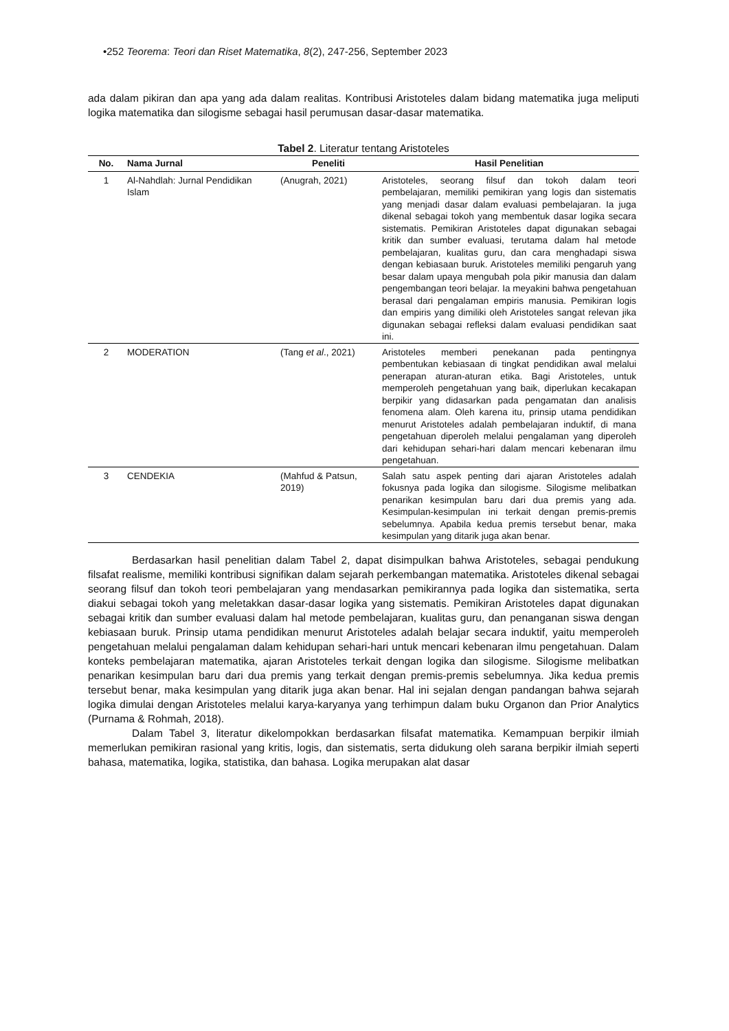•252 Teorema: Teori dan Riset Matematika, 8(2), 247-256, September 2023
ada dalam pikiran dan apa yang ada dalam realitas. Kontribusi Aristoteles dalam bidang matematika juga meliputi logika matematika dan silogisme sebagai hasil perumusan dasar-dasar matematika.
Tabel 2. Literatur tentang Aristoteles
| No. | Nama Jurnal | Peneliti | Hasil Penelitian |
| --- | --- | --- | --- |
| 1 | Al-Nahdlah: Jurnal Pendidikan Islam | (Anugrah, 2021) | Aristoteles, seorang filsuf dan tokoh dalam teori pembelajaran, memiliki pemikiran yang logis dan sistematis yang menjadi dasar dalam evaluasi pembelajaran. Ia juga dikenal sebagai tokoh yang membentuk dasar logika secara sistematis. Pemikiran Aristoteles dapat digunakan sebagai kritik dan sumber evaluasi, terutama dalam hal metode pembelajaran, kualitas guru, dan cara menghadapi siswa dengan kebiasaan buruk. Aristoteles memiliki pengaruh yang besar dalam upaya mengubah pola pikir manusia dan dalam pengembangan teori belajar. Ia meyakini bahwa pengetahuan berasal dari pengalaman empiris manusia. Pemikiran logis dan empiris yang dimiliki oleh Aristoteles sangat relevan jika digunakan sebagai refleksi dalam evaluasi pendidikan saat ini. |
| 2 | MODERATION | (Tang et al ., 2021) | Aristoteles memberi penekanan pada pentingnya pembentukan kebiasaan di tingkat pendidikan awal melalui penerapan aturan-aturan etika. Bagi Aristoteles, untuk memperoleh pengetahuan yang baik, diperlukan kecakapan berpikir yang didasarkan pada pengamatan dan analisis fenomena alam. Oleh karena itu, prinsip utama pendidikan menurut Aristoteles adalah pembelajaran induktif, di mana pengetahuan diperoleh melalui pengalaman yang diperoleh dari kehidupan sehari-hari dalam mencari kebenaran ilmu pengetahuan. |
| 3 | CENDEKIA | (Mahfud & Patsun, 2019) | Salah satu aspek penting dari ajaran Aristoteles adalah fokusnya pada logika dan silogisme. Silogisme melibatkan penarikan kesimpulan baru dari dua premis yang ada. Kesimpulan-kesimpulan ini terkait dengan premis-premis sebelumnya. Apabila kedua premis tersebut benar, maka kesimpulan yang ditarik juga akan benar. |
Berdasarkan hasil penelitian dalam Tabel 2, dapat disimpulkan bahwa Aristoteles, sebagai pendukung filsafat realisme, memiliki kontribusi signifikan dalam sejarah perkembangan matematika. Aristoteles dikenal sebagai seorang filsuf dan tokoh teori pembelajaran yang mendasarkan pemikirannya pada logika dan sistematika, serta diakui sebagai tokoh yang meletakkan dasar-dasar logika yang sistematis. Pemikiran Aristoteles dapat digunakan sebagai kritik dan sumber evaluasi dalam hal metode pembelajaran, kualitas guru, dan penanganan siswa dengan kebiasaan buruk. Prinsip utama pendidikan menurut Aristoteles adalah belajar secara induktif, yaitu memperoleh pengetahuan melalui pengalaman dalam kehidupan sehari-hari untuk mencari kebenaran ilmu pengetahuan. Dalam konteks pembelajaran matematika, ajaran Aristoteles terkait dengan logika dan silogisme. Silogisme melibatkan penarikan kesimpulan baru dari dua premis yang terkait dengan premis-premis sebelumnya. Jika kedua premis tersebut benar, maka kesimpulan yang ditarik juga akan benar. Hal ini sejalan dengan pandangan bahwa sejarah logika dimulai dengan Aristoteles melalui karya-karyanya yang terhimpun dalam buku Organon dan Prior Analytics (Purnama & Rohmah, 2018).
Dalam Tabel 3, literatur dikelompokkan berdasarkan filsafat matematika. Kemampuan berpikir ilmiah memerlukan pemikiran rasional yang kritis, logis, dan sistematis, serta didukung oleh sarana berpikir ilmiah seperti bahasa, matematika, logika, statistika, dan bahasa. Logika merupakan alat dasar